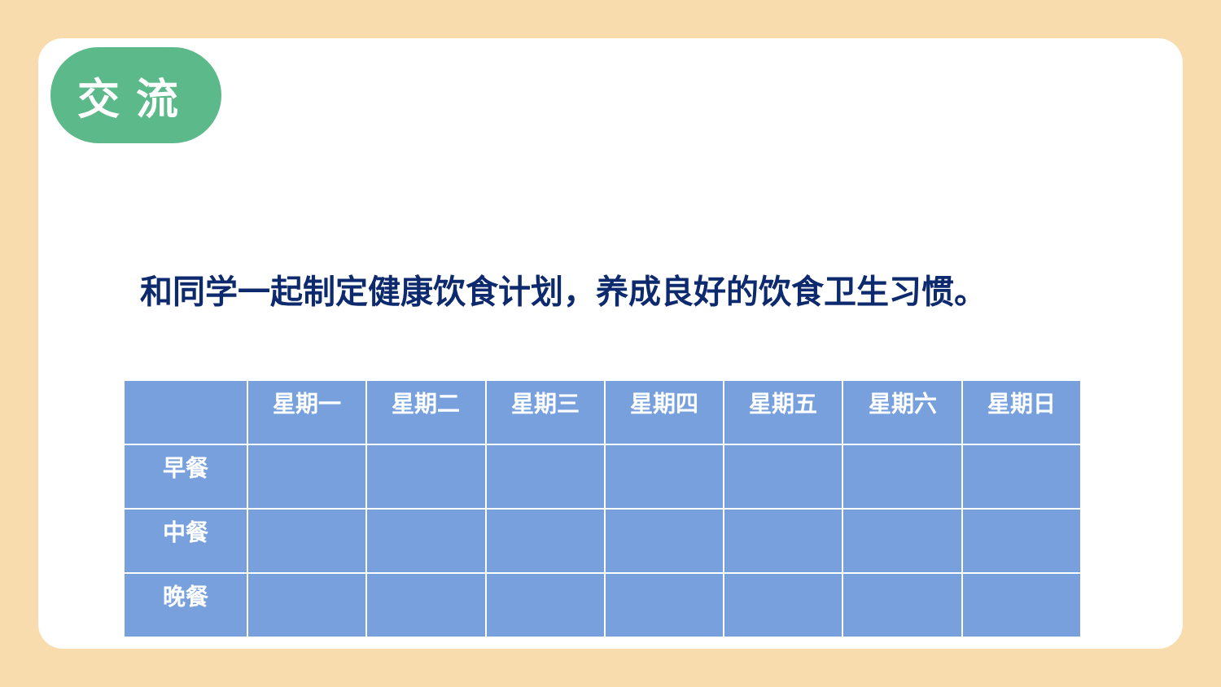交流
和同学一起制定健康饮食计划，养成良好的饮食卫生习惯。
| | 星期一 | 星期二 | 星期三 | 星期四 | 星期五 | 星期六 | 星期日 |
| --- | --- | --- | --- | --- | --- | --- | --- |
| 早餐 | | | | | | | |
| 中餐 | | | | | | | |
| 晚餐 | | | | | | | |